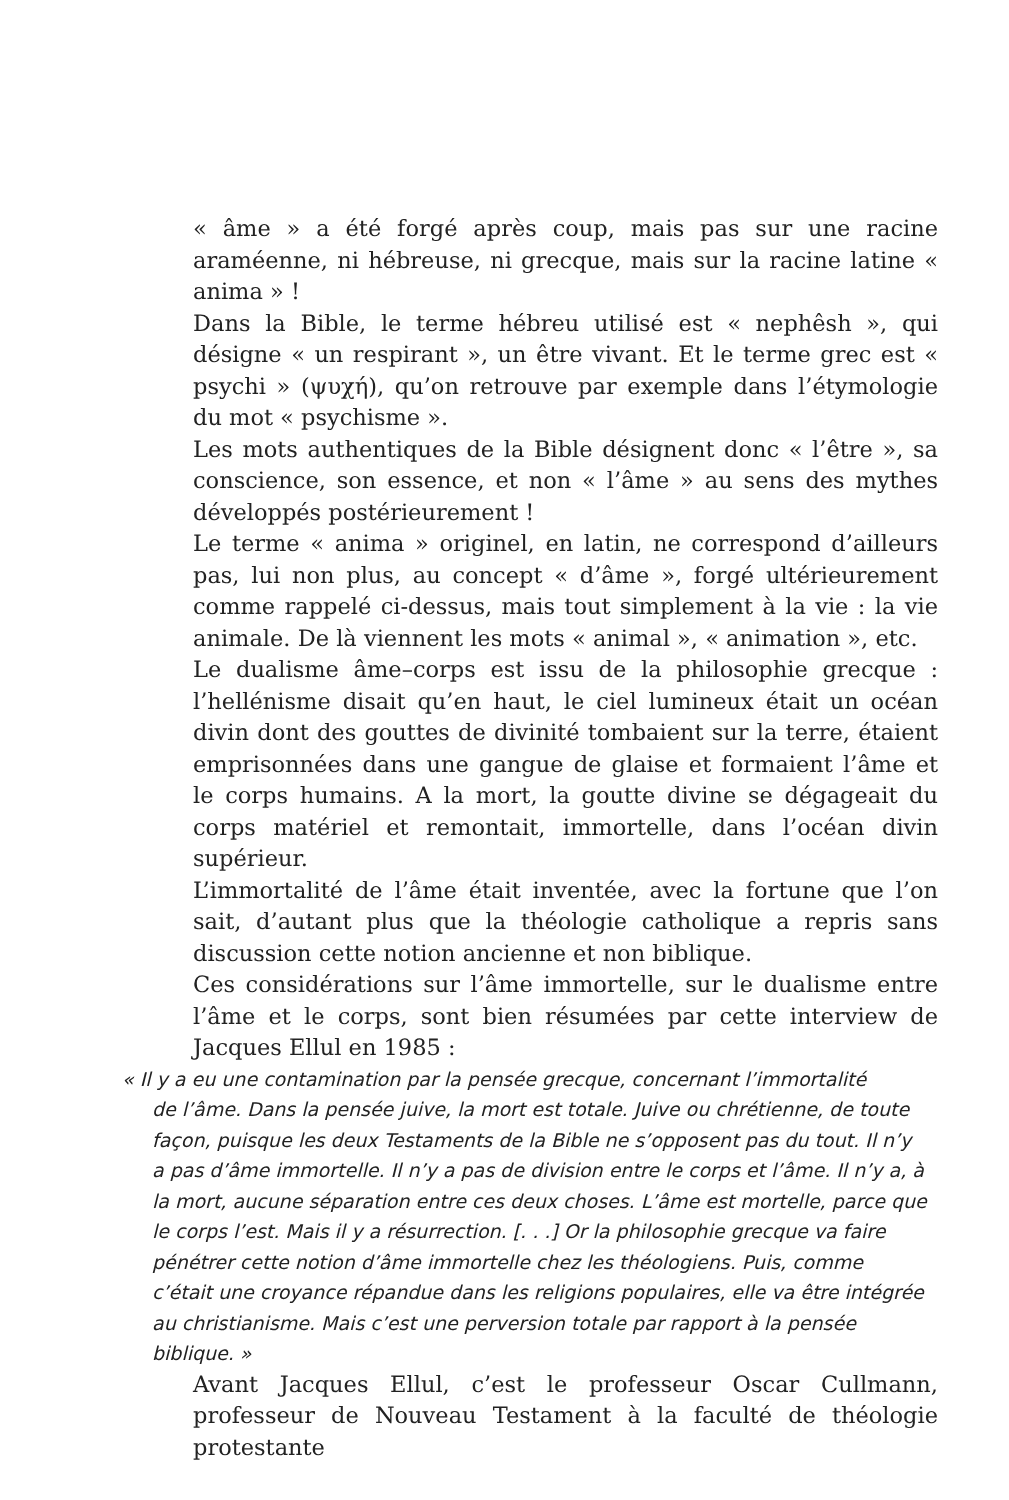« âme » a été forgé après coup, mais pas sur une racine araméenne, ni hébreuse, ni grecque, mais sur la racine latine « anima » !
Dans la Bible, le terme hébreu utilisé est « nephêsh », qui désigne « un respirant », un être vivant. Et le terme grec est « psychi » (ψυχή), qu’on retrouve par exemple dans l’étymologie du mot « psychisme ».
Les mots authentiques de la Bible désignent donc « l’être », sa conscience, son essence, et non « l’âme » au sens des mythes développés postérieurement !
Le terme « anima » originel, en latin, ne correspond d’ailleurs pas, lui non plus, au concept « d’âme », forgé ultérieurement comme rappelé ci-dessus, mais tout simplement à la vie : la vie animale. De là viennent les mots « animal », « animation », etc.
Le dualisme âme–corps est issu de la philosophie grecque : l’hellénisme disait qu’en haut, le ciel lumineux était un océan divin dont des gouttes de divinité tombaient sur la terre, étaient emprisonnées dans une gangue de glaise et formaient l’âme et le corps humains. A la mort, la goutte divine se dégageait du corps matériel et remontait, immortelle, dans l’océan divin supérieur.
L’immortalité de l’âme était inventée, avec la fortune que l’on sait, d’autant plus que la théologie catholique a repris sans discussion cette notion ancienne et non biblique.
Ces considérations sur l’âme immortelle, sur le dualisme entre l’âme et le corps, sont bien résumées par cette interview de Jacques Ellul en 1985 :
« Il y a eu une contamination par la pensée grecque, concernant l’immortalité
de l’âme. Dans la pensée juive, la mort est totale. Juive ou chrétienne, de toute façon, puisque les deux Testaments de la Bible ne s’opposent pas du tout. Il n’y a pas d’âme immortelle. Il n’y a pas de division entre le corps et l’âme. Il n’y a, à la mort, aucune séparation entre ces deux choses. L’âme est mortelle, parce que le corps l’est. Mais il y a résurrection. [. . .] Or la philosophie grecque va faire pénétrer cette notion d’âme immortelle chez les théologiens. Puis, comme c’était une croyance répandue dans les religions populaires, elle va être intégrée au christianisme. Mais c’est une perversion totale par rapport à la pensée biblique. »
Avant Jacques Ellul, c’est le professeur Oscar Cullmann, professeur de Nouveau Testament à la faculté de théologie protestante